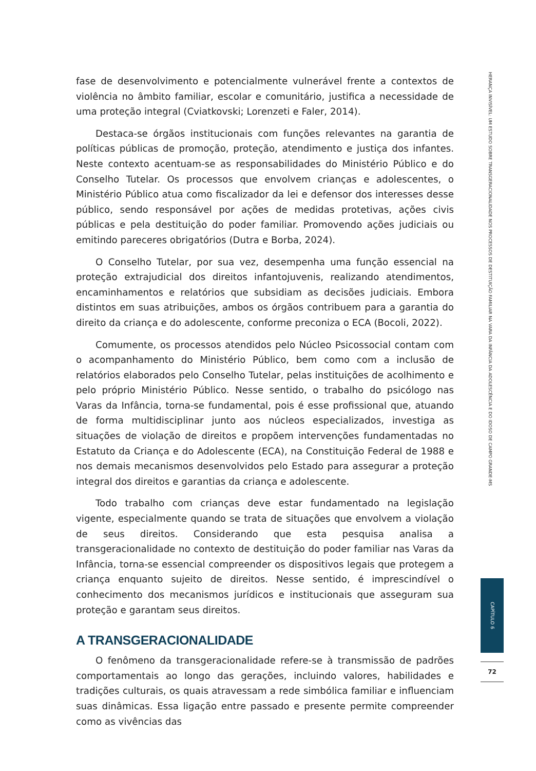fase de desenvolvimento e potencialmente vulnerável frente a contextos de violência no âmbito familiar, escolar e comunitário, justifica a necessidade de uma proteção integral (Cviatkovski; Lorenzeti e Faler, 2014).
Destaca-se órgãos institucionais com funções relevantes na garantia de políticas públicas de promoção, proteção, atendimento e justiça dos infantes. Neste contexto acentuam-se as responsabilidades do Ministério Público e do Conselho Tutelar. Os processos que envolvem crianças e adolescentes, o Ministério Público atua como fiscalizador da lei e defensor dos interesses desse público, sendo responsável por ações de medidas protetivas, ações civis públicas e pela destituição do poder familiar. Promovendo ações judiciais ou emitindo pareceres obrigatórios (Dutra e Borba, 2024).
O Conselho Tutelar, por sua vez, desempenha uma função essencial na proteção extrajudicial dos direitos infantojuvenis, realizando atendimentos, encaminhamentos e relatórios que subsidiam as decisões judiciais. Embora distintos em suas atribuições, ambos os órgãos contribuem para a garantia do direito da criança e do adolescente, conforme preconiza o ECA (Bocoli, 2022).
Comumente, os processos atendidos pelo Núcleo Psicossocial contam com o acompanhamento do Ministério Público, bem como com a inclusão de relatórios elaborados pelo Conselho Tutelar, pelas instituições de acolhimento e pelo próprio Ministério Público. Nesse sentido, o trabalho do psicólogo nas Varas da Infância, torna-se fundamental, pois é esse profissional que, atuando de forma multidisciplinar junto aos núcleos especializados, investiga as situações de violação de direitos e propõem intervenções fundamentadas no Estatuto da Criança e do Adolescente (ECA), na Constituição Federal de 1988 e nos demais mecanismos desenvolvidos pelo Estado para assegurar a proteção integral dos direitos e garantias da criança e adolescente.
Todo trabalho com crianças deve estar fundamentado na legislação vigente, especialmente quando se trata de situações que envolvem a violação de seus direitos. Considerando que esta pesquisa analisa a transgeracionalidade no contexto de destituição do poder familiar nas Varas da Infância, torna-se essencial compreender os dispositivos legais que protegem a criança enquanto sujeito de direitos. Nesse sentido, é imprescindível o conhecimento dos mecanismos jurídicos e institucionais que asseguram sua proteção e garantam seus direitos.
A TRANSGERACIONALIDADE
O fenômeno da transgeracionalidade refere-se à transmissão de padrões comportamentais ao longo das gerações, incluindo valores, habilidades e tradições culturais, os quais atravessam a rede simbólica familiar e influenciam suas dinâmicas. Essa ligação entre passado e presente permite compreender como as vivências das
HERANÇA INVISÍVEL: UM ESTUDO SOBRE TRANSGERACIONALIDADE NOS PROCESSOS DE DESTITUIÇÃO FAMILIAR NA VARA DA INFÂNCIA DA ADOLESCÊNCIA E DO IDOSO DE CAMPO GRANDE-MS
CAPÍTULO 6
72